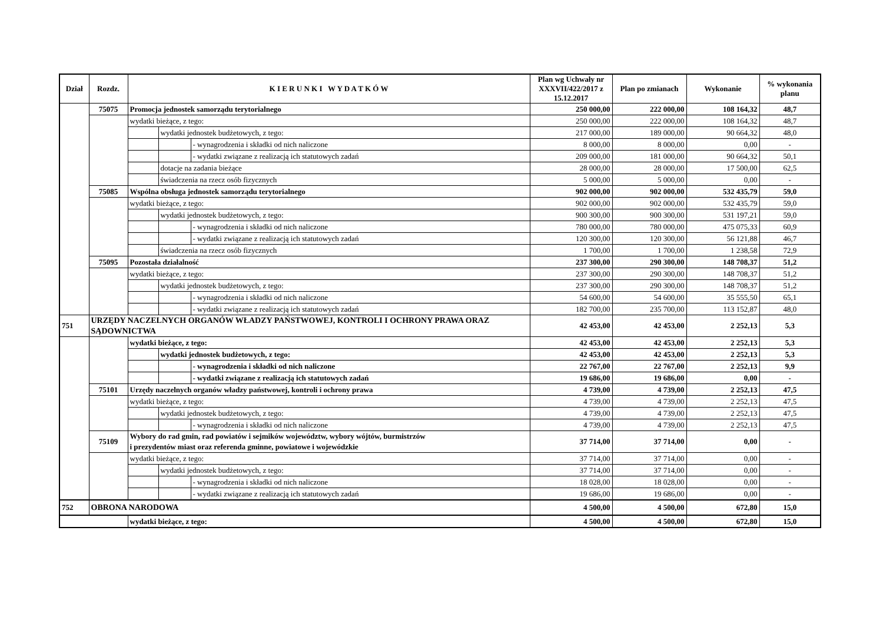| Dział | Rozdz. | K I E R U N K I W Y D A T K Ó W | | | Plan wg Uchwały nr XXXVII/422/2017 z 15.12.2017 | Plan po zmianach | Wykonanie | % wykonania planu |
| --- | --- | --- | --- | --- | --- | --- | --- | --- |
| | 75075 | Promocja jednostek samorządu terytorialnego | | | 250 000,00 | 222 000,00 | 108 164,32 | 48,7 |
| | | wydatki bieżące, z tego: | | | 250 000,00 | 222 000,00 | 108 164,32 | 48,7 |
| | | | wydatki jednostek budżetowych, z tego: | | 217 000,00 | 189 000,00 | 90 664,32 | 48,0 |
| | | | | - wynagrodzenia i składki od nich naliczone | 8 000,00 | 8 000,00 | 0,00 | - |
| | | | | - wydatki związane z realizacją ich statutowych zadań | 209 000,00 | 181 000,00 | 90 664,32 | 50,1 |
| | | | dotacje na zadania bieżące | | 28 000,00 | 28 000,00 | 17 500,00 | 62,5 |
| | | | świadczenia na rzecz osób fizycznych | | 5 000,00 | 5 000,00 | 0,00 | - |
| | 75085 | Wspólna obsługa jednostek samorządu terytorialnego | | | 902 000,00 | 902 000,00 | 532 435,79 | 59,0 |
| | | wydatki bieżące, z tego: | | | 902 000,00 | 902 000,00 | 532 435,79 | 59,0 |
| | | | wydatki jednostek budżetowych, z tego: | | 900 300,00 | 900 300,00 | 531 197,21 | 59,0 |
| | | | | - wynagrodzenia i składki od nich naliczone | 780 000,00 | 780 000,00 | 475 075,33 | 60,9 |
| | | | | - wydatki związane z realizacją ich statutowych zadań | 120 300,00 | 120 300,00 | 56 121,88 | 46,7 |
| | | | świadczenia na rzecz osób fizycznych | | 1 700,00 | 1 700,00 | 1 238,58 | 72,9 |
| | 75095 | Pozostała działalność | | | 237 300,00 | 290 300,00 | 148 708,37 | 51,2 |
| | | wydatki bieżące, z tego: | | | 237 300,00 | 290 300,00 | 148 708,37 | 51,2 |
| | | | wydatki jednostek budżetowych, z tego: | | 237 300,00 | 290 300,00 | 148 708,37 | 51,2 |
| | | | | - wynagrodzenia i składki od nich naliczone | 54 600,00 | 54 600,00 | 35 555,50 | 65,1 |
| | | | | - wydatki związane z realizacją ich statutowych zadań | 182 700,00 | 235 700,00 | 113 152,87 | 48,0 |
| 751 | URZĘDY NACZELNYCH ORGANÓW WŁADZY PAŃSTWOWEJ, KONTROLI I OCHRONY PRAWA ORAZ SĄDOWNICTWA | | | | 42 453,00 | 42 453,00 | 2 252,13 | 5,3 |
| | | wydatki bieżące, z tego: | | | 42 453,00 | 42 453,00 | 2 252,13 | 5,3 |
| | | | wydatki jednostek budżetowych, z tego: | | 42 453,00 | 42 453,00 | 2 252,13 | 5,3 |
| | | | | - wynagrodzenia i składki od nich naliczone | 22 767,00 | 22 767,00 | 2 252,13 | 9,9 |
| | | | | - wydatki związane z realizacją ich statutowych zadań | 19 686,00 | 19 686,00 | 0,00 | - |
| | 75101 | Urzędy naczelnych organów władzy państwowej, kontroli i ochrony prawa | | | 4 739,00 | 4 739,00 | 2 252,13 | 47,5 |
| | | wydatki bieżące, z tego: | | | 4 739,00 | 4 739,00 | 2 252,13 | 47,5 |
| | | | wydatki jednostek budżetowych, z tego: | | 4 739,00 | 4 739,00 | 2 252,13 | 47,5 |
| | | | | - wynagrodzenia i składki od nich naliczone | 4 739,00 | 4 739,00 | 2 252,13 | 47,5 |
| | 75109 | Wybory do rad gmin, rad powiatów i sejmików województw, wybory wójtów, burmistrzów i prezydentów miast oraz referenda gminne, powiatowe i wojewódzkie | | | 37 714,00 | 37 714,00 | 0,00 | - |
| | | wydatki bieżące, z tego: | | | 37 714,00 | 37 714,00 | 0,00 | - |
| | | | wydatki jednostek budżetowych, z tego: | | 37 714,00 | 37 714,00 | 0,00 | - |
| | | | | - wynagrodzenia i składki od nich naliczone | 18 028,00 | 18 028,00 | 0,00 | - |
| | | | | - wydatki związane z realizacją ich statutowych zadań | 19 686,00 | 19 686,00 | 0,00 | - |
| 752 | OBRONA NARODOWA | | | | 4 500,00 | 4 500,00 | 672,80 | 15,0 |
| | | wydatki bieżące, z tego: | | | 4 500,00 | 4 500,00 | 672,80 | 15,0 |